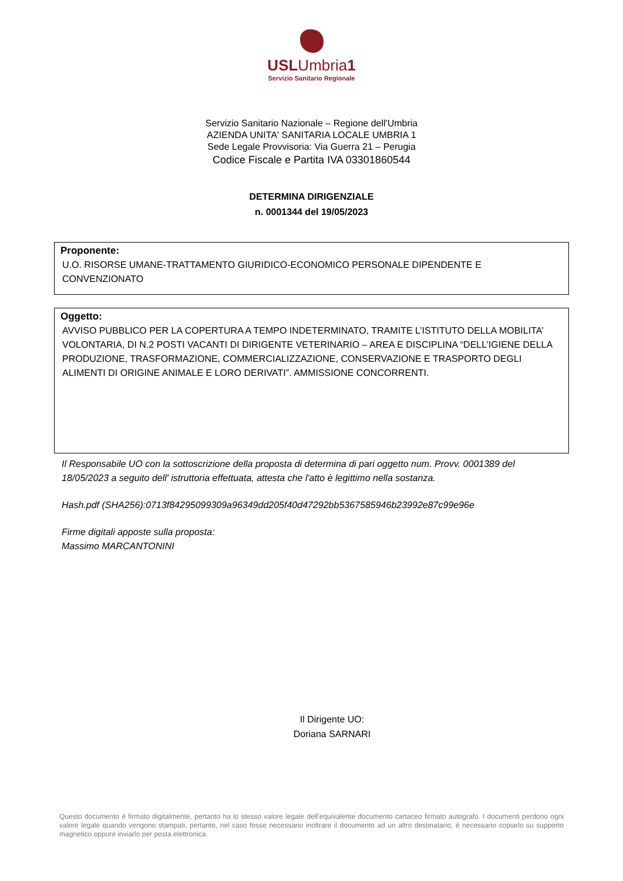USLUmbria1
Servizio Sanitario Regionale
Servizio Sanitario Nazionale – Regione dell'Umbria
AZIENDA UNITA' SANITARIA LOCALE UMBRIA 1
Sede Legale Provvisoria: Via Guerra 21 – Perugia
Codice Fiscale e Partita IVA 03301860544
DETERMINA DIRIGENZIALE
n. 0001344 del 19/05/2023
Proponente:
U.O. RISORSE UMANE-TRATTAMENTO GIURIDICO-ECONOMICO PERSONALE DIPENDENTE E CONVENZIONATO
Oggetto:
AVVISO PUBBLICO PER LA COPERTURA A TEMPO INDETERMINATO, TRAMITE L’ISTITUTO DELLA MOBILITA’ VOLONTARIA, DI N.2 POSTI VACANTI DI DIRIGENTE VETERINARIO – AREA E DISCIPLINA “DELL’IGIENE DELLA PRODUZIONE, TRASFORMAZIONE, COMMERCIALIZZAZIONE, CONSERVAZIONE E TRASPORTO DEGLI ALIMENTI DI ORIGINE ANIMALE E LORO DERIVATI”. AMMISSIONE CONCORRENTI.
Il Responsabile UO con la sottoscrizione della proposta di determina di pari oggetto num. Provv. 0001389 del 18/05/2023 a seguito dell' istruttoria effettuata, attesta che l'atto è legittimo nella sostanza.
Hash.pdf (SHA256):0713f84295099309a96349dd205f40d47292bb5367585946b23992e87c99e96e
Firme digitali apposte sulla proposta:
Massimo MARCANTONINI
Il Dirigente UO:
Doriana SARNARI
Questo documento è firmato digitalmente, pertanto ha lo stesso valore legale dell’equivalente documento cartaceo firmato autografo. I documenti perdono ogni valore legale quando vengono stampati, pertanto, nel caso fosse necessario inoltrare il documento ad un altro destinatario, è necessario copiarlo su supporto magnetico oppure inviarlo per posta elettronica.